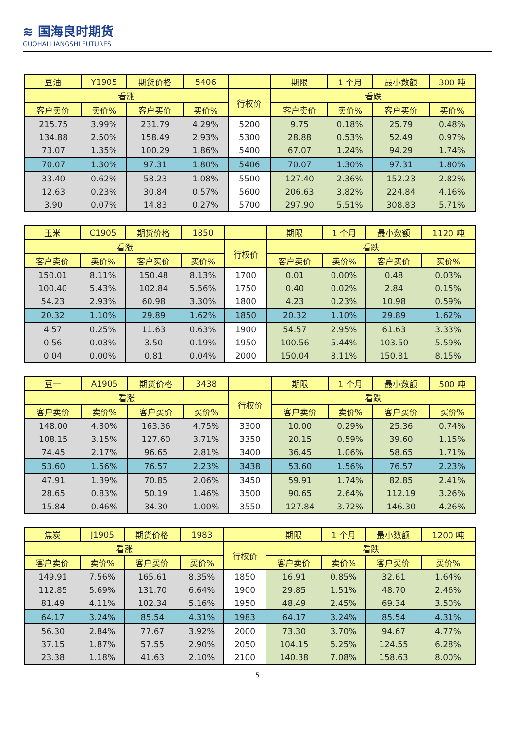≋ 国海良时期货
GUOHAI LIANGSHI FUTURES
| 豆油 | Y1905 | 期货价格 | 5406 | | 期限 | 1 个月 | 最小数额 | 300 吨 |
| 看涨 | | | | 行权价 | 看跌 | | | |
| 客户卖价 | 卖价% | 客户买价 | 买价% | | 客户卖价 | 卖价% | 客户买价 | 买价% |
| 215.75 | 3.99% | 231.79 | 4.29% | 5200 | 9.75 | 0.18% | 25.79 | 0.48% |
| 134.88 | 2.50% | 158.49 | 2.93% | 5300 | 28.88 | 0.53% | 52.49 | 0.97% |
| 73.07 | 1.35% | 100.29 | 1.86% | 5400 | 67.07 | 1.24% | 94.29 | 1.74% |
| 70.07 | 1.30% | 97.31 | 1.80% | 5406 | 70.07 | 1.30% | 97.31 | 1.80% |
| 33.40 | 0.62% | 58.23 | 1.08% | 5500 | 127.40 | 2.36% | 152.23 | 2.82% |
| 12.63 | 0.23% | 30.84 | 0.57% | 5600 | 206.63 | 3.82% | 224.84 | 4.16% |
| 3.90 | 0.07% | 14.83 | 0.27% | 5700 | 297.90 | 5.51% | 308.83 | 5.71% |
| 玉米 | C1905 | 期货价格 | 1850 | | 期限 | 1 个月 | 最小数额 | 1120 吨 |
| 看涨 | | | | 行权价 | 看跌 | | | |
| 客户卖价 | 卖价% | 客户买价 | 买价% | | 客户卖价 | 卖价% | 客户买价 | 买价% |
| 150.01 | 8.11% | 150.48 | 8.13% | 1700 | 0.01 | 0.00% | 0.48 | 0.03% |
| 100.40 | 5.43% | 102.84 | 5.56% | 1750 | 0.40 | 0.02% | 2.84 | 0.15% |
| 54.23 | 2.93% | 60.98 | 3.30% | 1800 | 4.23 | 0.23% | 10.98 | 0.59% |
| 20.32 | 1.10% | 29.89 | 1.62% | 1850 | 20.32 | 1.10% | 29.89 | 1.62% |
| 4.57 | 0.25% | 11.63 | 0.63% | 1900 | 54.57 | 2.95% | 61.63 | 3.33% |
| 0.56 | 0.03% | 3.50 | 0.19% | 1950 | 100.56 | 5.44% | 103.50 | 5.59% |
| 0.04 | 0.00% | 0.81 | 0.04% | 2000 | 150.04 | 8.11% | 150.81 | 8.15% |
| 豆一 | A1905 | 期货价格 | 3438 | | 期限 | 1 个月 | 最小数额 | 500 吨 |
| 看涨 | | | | 行权价 | 看跌 | | | |
| 客户卖价 | 卖价% | 客户买价 | 买价% | | 客户卖价 | 卖价% | 客户买价 | 买价% |
| 148.00 | 4.30% | 163.36 | 4.75% | 3300 | 10.00 | 0.29% | 25.36 | 0.74% |
| 108.15 | 3.15% | 127.60 | 3.71% | 3350 | 20.15 | 0.59% | 39.60 | 1.15% |
| 74.45 | 2.17% | 96.65 | 2.81% | 3400 | 36.45 | 1.06% | 58.65 | 1.71% |
| 53.60 | 1.56% | 76.57 | 2.23% | 3438 | 53.60 | 1.56% | 76.57 | 2.23% |
| 47.91 | 1.39% | 70.85 | 2.06% | 3450 | 59.91 | 1.74% | 82.85 | 2.41% |
| 28.65 | 0.83% | 50.19 | 1.46% | 3500 | 90.65 | 2.64% | 112.19 | 3.26% |
| 15.84 | 0.46% | 34.30 | 1.00% | 3550 | 127.84 | 3.72% | 146.30 | 4.26% |
| 焦炭 | J1905 | 期货价格 | 1983 | | 期限 | 1 个月 | 最小数额 | 1200 吨 |
| 看涨 | | | | 行权价 | 看跌 | | | |
| 客户卖价 | 卖价% | 客户买价 | 买价% | | 客户卖价 | 卖价% | 客户买价 | 买价% |
| 149.91 | 7.56% | 165.61 | 8.35% | 1850 | 16.91 | 0.85% | 32.61 | 1.64% |
| 112.85 | 5.69% | 131.70 | 6.64% | 1900 | 29.85 | 1.51% | 48.70 | 2.46% |
| 81.49 | 4.11% | 102.34 | 5.16% | 1950 | 48.49 | 2.45% | 69.34 | 3.50% |
| 64.17 | 3.24% | 85.54 | 4.31% | 1983 | 64.17 | 3.24% | 85.54 | 4.31% |
| 56.30 | 2.84% | 77.67 | 3.92% | 2000 | 73.30 | 3.70% | 94.67 | 4.77% |
| 37.15 | 1.87% | 57.55 | 2.90% | 2050 | 104.15 | 5.25% | 124.55 | 6.28% |
| 23.38 | 1.18% | 41.63 | 2.10% | 2100 | 140.38 | 7.08% | 158.63 | 8.00% |
5